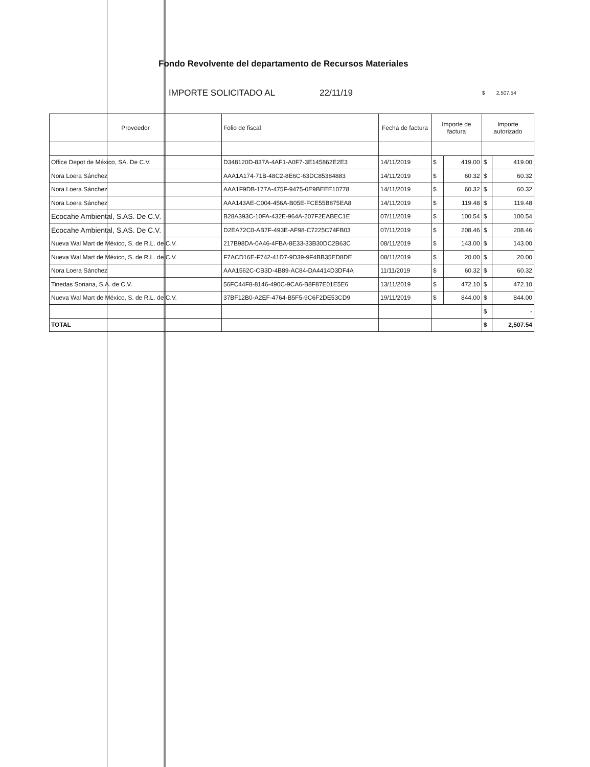Fondo Revolvente del departamento de Recursos Materiales
IMPORTE SOLICITADO AL 22/11/19 $ 2,507.54
| Proveedor | Folio de fiscal | Fecha de factura | Importe de factura | | Importe autorizado | |
| --- | --- | --- | --- | --- | --- | --- |
| Office Depot de México, SA. De C.V. | D348120D-837A-4AF1-A0F7-3E145862E2E3 | 14/11/2019 | $ | 419.00 | $ | 419.00 |
| Nora Loera Sánchez | AAA1A174-71B-48C2-8E6C-63DC85384883 | 14/11/2019 | $ | 60.32 | $ | 60.32 |
| Nora Loera Sánchez | AAA1F9DB-177A-475F-9475-0E9BEEE10778 | 14/11/2019 | $ | 60.32 | $ | 60.32 |
| Nora Loera Sánchez | AAA143AE-C004-456A-B05E-FCE55B875EA8 | 14/11/2019 | $ | 119.48 | $ | 119.48 |
| Ecocahe Ambiental, S.AS. De C.V. | B28A393C-10FA-432E-964A-207F2EABEC1E | 07/11/2019 | $ | 100.54 | $ | 100.54 |
| Ecocahe Ambiental, S.AS. De C.V. | D2EA72C0-AB7F-493E-AF98-C7225C74FB03 | 07/11/2019 | $ | 208.46 | $ | 208.46 |
| Nueva Wal Mart de México, S. de R.L. de C.V. | 217B98DA-0A46-4FBA-8E33-33B30DC2B63C | 08/11/2019 | $ | 143.00 | $ | 143.00 |
| Nueva Wal Mart de México, S. de R.L. de C.V. | F7ACD16E-F742-41D7-9D39-9F4BB35ED8DE | 08/11/2019 | $ | 20.00 | $ | 20.00 |
| Nora Loera Sánchez | AAA1562C-CB3D-4B89-AC84-DA4414D3DF4A | 11/11/2019 | $ | 60.32 | $ | 60.32 |
| Tinedas Soriana, S.A. de C.V. | 56FC44F8-8146-490C-9CA6-B8F87E01E5E6 | 13/11/2019 | $ | 472.10 | $ | 472.10 |
| Nueva Wal Mart de México, S. de R.L. de C.V. | 37BF12B0-A2EF-4764-B5F5-9C6F2DE53CD9 | 19/11/2019 | $ | 844.00 | $ | 844.00 |
| | | | | | $ | - |
| TOTAL | | | | | $ | 2,507.54 |